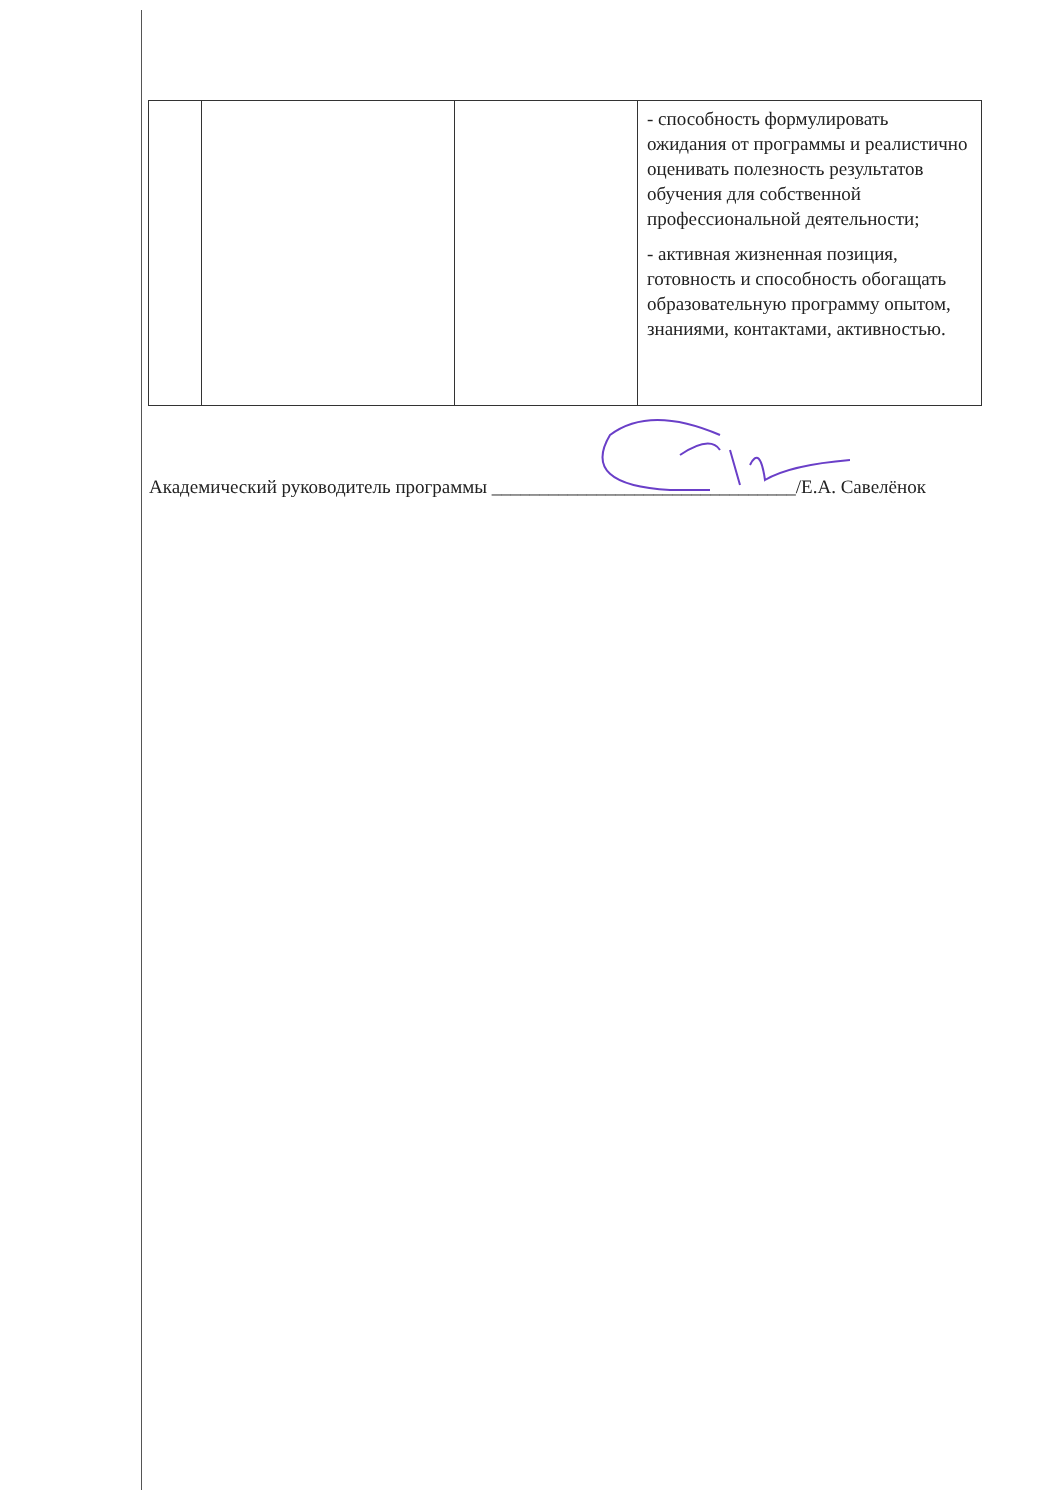| | | | - способность формулировать ожидания от программы и реалистично оценивать полезность результатов обучения для собственной профессиональной деятельности; - активная жизненная позиция, готовность и способность обогащать образовательную программу опытом, знаниями, контактами, активностью. |
Академический руководитель программы ________________________________/Е.А. Савелёнок